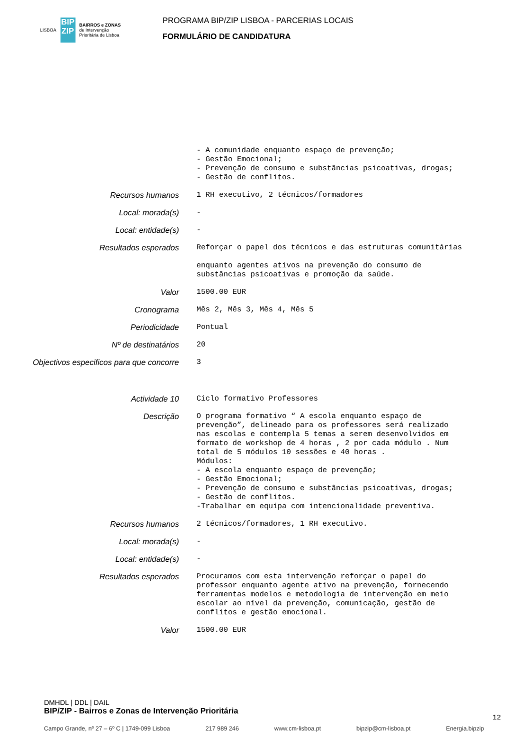LISBOA
BIP ZIP
BAIRROS e ZONAS
de Intervenção
Prioritária de Lisboa
PROGRAMA BIP/ZIP LISBOA - PARCERIAS LOCAIS
FORMULÁRIO DE CANDIDATURA
- A comunidade enquanto espaço de prevenção; - Gestão Emocional; - Prevenção de consumo e substâncias psicoativas, drogas; - Gestão de conflitos.
Recursos humanos
1 RH executivo, 2 técnicos/formadores
Local: morada(s)
-
Local: entidade(s)
-
Resultados esperados
Reforçar o papel dos técnicos e das estruturas comunitárias enquanto agentes ativos na prevenção do consumo de substâncias psicoativas e promoção da saúde.
Valor
1500.00 EUR
Cronograma
Mês 2, Mês 3, Mês 4, Mês 5
Periodicidade
Pontual
Nº de destinatários
20
Objectivos especificos para que concorre
3
Actividade 10
Ciclo formativo Professores
Descrição
O programa formativo “ A escola enquanto espaço de prevenção”, delineado para os professores será realizado nas escolas e contempla 5 temas a serem desenvolvidos em formato de workshop de 4 horas , 2 por cada módulo . Num total de 5 módulos 10 sessões e 40 horas . Módulos: - A escola enquanto espaço de prevenção; - Gestão Emocional; - Prevenção de consumo e substâncias psicoativas, drogas; - Gestão de conflitos. -Trabalhar em equipa com intencionalidade preventiva.
Recursos humanos
2 técnicos/formadores, 1 RH executivo.
Local: morada(s)
-
Local: entidade(s)
-
Resultados esperados
Procuramos com esta intervenção reforçar o papel do professor enquanto agente ativo na prevenção, fornecendo ferramentas modelos e metodologia de intervenção em meio escolar ao nível da prevenção, comunicação, gestão de conflitos e gestão emocional.
Valor
1500.00 EUR
DMHDL | DDL | DAIL
BIP/ZIP - Bairros e Zonas de Intervenção Prioritária
12
Campo Grande, nº 27 – 6º C | 1749-099 Lisboa 217 989 246 www.cm-lisboa.pt bipzip@cm-lisboa.pt Energia.bipzip